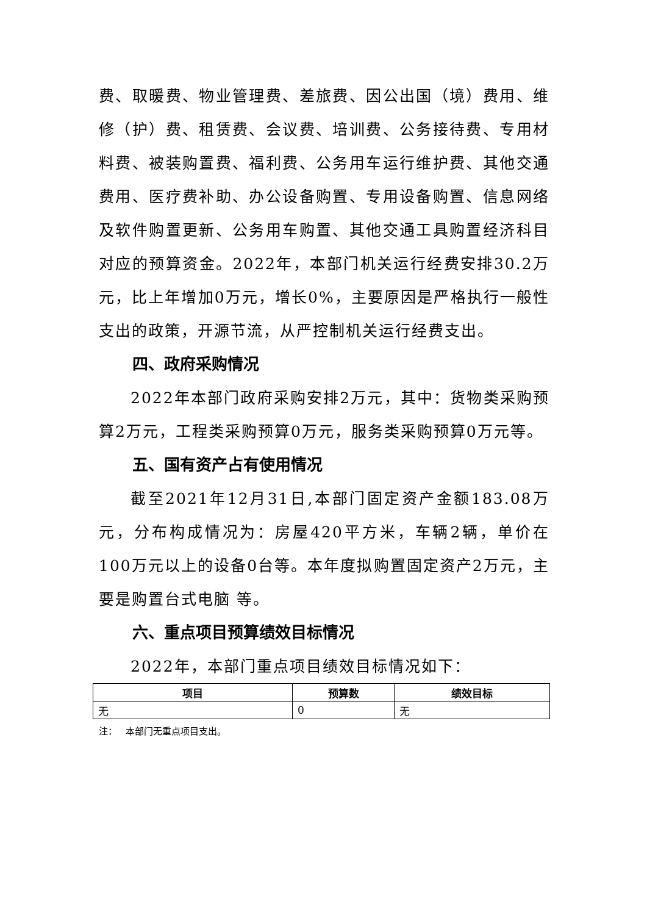费、取暖费、物业管理费、差旅费、因公出国（境）费用、维修（护）费、租赁费、会议费、培训费、公务接待费、专用材料费、被装购置费、福利费、公务用车运行维护费、其他交通费用、医疗费补助、办公设备购置、专用设备购置、信息网络及软件购置更新、公务用车购置、其他交通工具购置经济科目对应的预算资金。2022年，本部门机关运行经费安排30.2万元，比上年增加0万元，增长0%，主要原因是严格执行一般性支出的政策，开源节流，从严控制机关运行经费支出。
四、政府采购情况
2022年本部门政府采购安排2万元，其中：货物类采购预算2万元，工程类采购预算0万元，服务类采购预算0万元等。
五、国有资产占有使用情况
截至2021年12月31日,本部门固定资产金额183.08万元，分布构成情况为：房屋420平方米，车辆2辆，单价在100万元以上的设备0台等。本年度拟购置固定资产2万元，主要是购置台式电脑 等。
六、重点项目预算绩效目标情况
2022年，本部门重点项目绩效目标情况如下：
| 项目 | 预算数 | 绩效目标 |
| --- | --- | --- |
| 无 | 0 | 无 |
注： 本部门无重点项目支出。